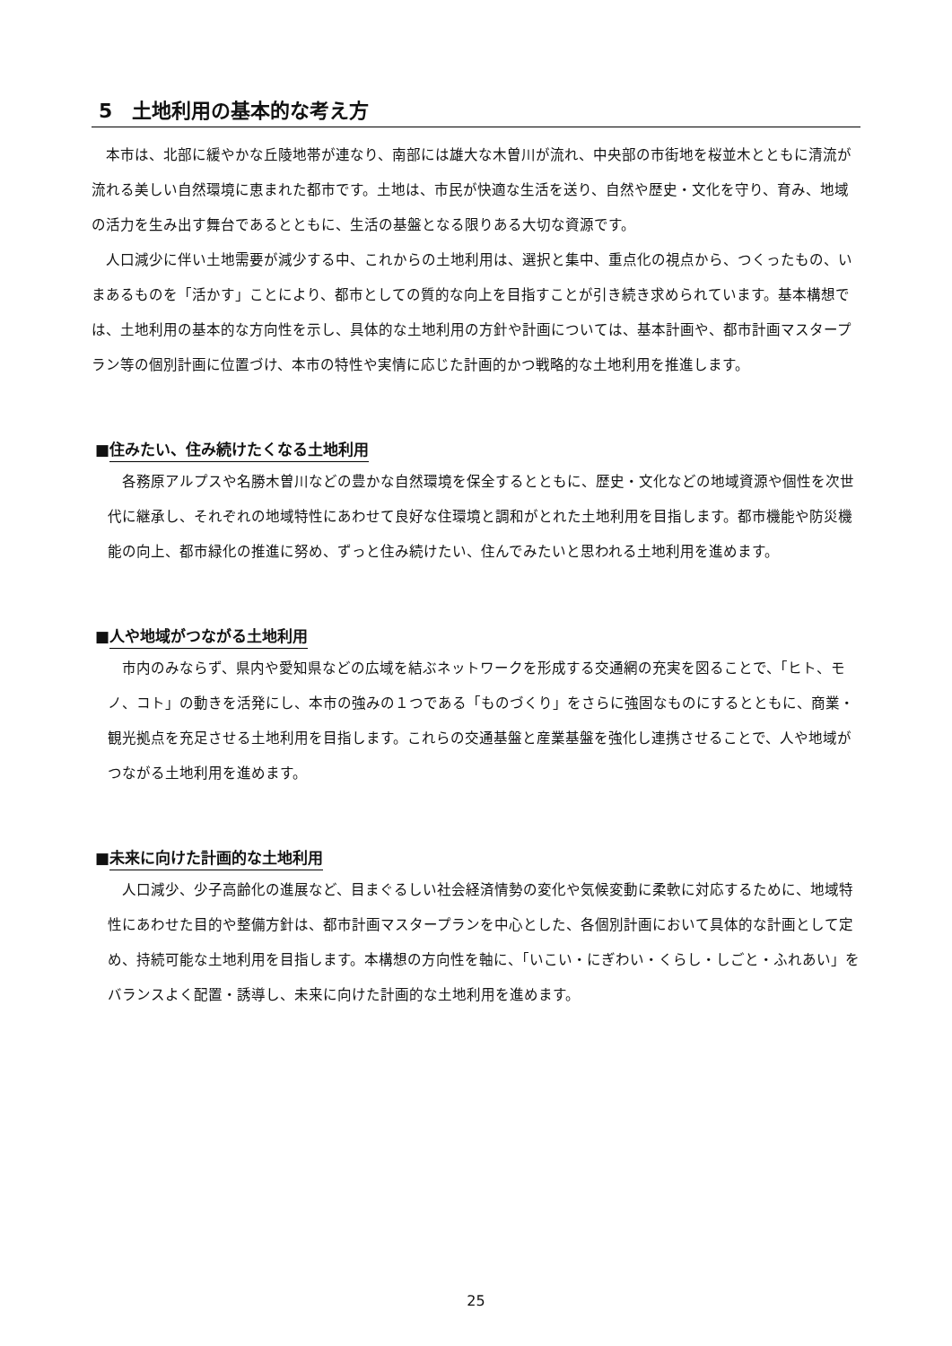5　土地利用の基本的な考え方
本市は、北部に緩やかな丘陵地帯が連なり、南部には雄大な木曽川が流れ、中央部の市街地を桜並木とともに清流が流れる美しい自然環境に恵まれた都市です。土地は、市民が快適な生活を送り、自然や歴史・文化を守り、育み、地域の活力を生み出す舞台であるとともに、生活の基盤となる限りある大切な資源です。
人口減少に伴い土地需要が減少する中、これからの土地利用は、選択と集中、重点化の視点から、つくったもの、いまあるものを「活かす」ことにより、都市としての質的な向上を目指すことが引き続き求められています。基本構想では、土地利用の基本的な方向性を示し、具体的な土地利用の方針や計画については、基本計画や、都市計画マスタープラン等の個別計画に位置づけ、本市の特性や実情に応じた計画的かつ戦略的な土地利用を推進します。
■住みたい、住み続けたくなる土地利用
各務原アルプスや名勝木曽川などの豊かな自然環境を保全するとともに、歴史・文化などの地域資源や個性を次世代に継承し、それぞれの地域特性にあわせて良好な住環境と調和がとれた土地利用を目指します。都市機能や防災機能の向上、都市緑化の推進に努め、ずっと住み続けたい、住んでみたいと思われる土地利用を進めます。
■人や地域がつながる土地利用
市内のみならず、県内や愛知県などの広域を結ぶネットワークを形成する交通網の充実を図ることで、「ヒト、モノ、コト」の動きを活発にし、本市の強みの１つである「ものづくり」をさらに強固なものにするとともに、商業・観光拠点を充足させる土地利用を目指します。これらの交通基盤と産業基盤を強化し連携させることで、人や地域がつながる土地利用を進めます。
■未来に向けた計画的な土地利用
人口減少、少子高齢化の進展など、目まぐるしい社会経済情勢の変化や気候変動に柔軟に対応するために、地域特性にあわせた目的や整備方針は、都市計画マスタープランを中心とした、各個別計画において具体的な計画として定め、持続可能な土地利用を目指します。本構想の方向性を軸に、「いこい・にぎわい・くらし・しごと・ふれあい」をバランスよく配置・誘導し、未来に向けた計画的な土地利用を進めます。
25